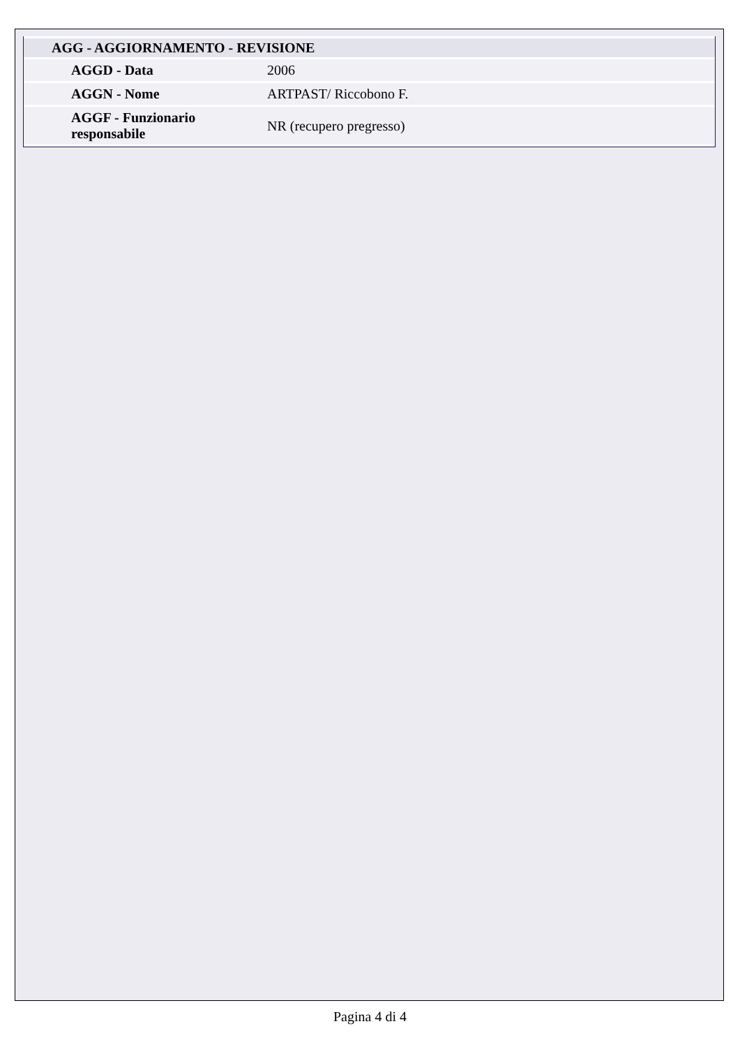| AGG - AGGIORNAMENTO - REVISIONE | |
| AGGD - Data | 2006 |
| AGGN - Nome | ARTPAST/ Riccobono F. |
| AGGF - Funzionario responsabile | NR (recupero pregresso) |
Pagina 4 di 4